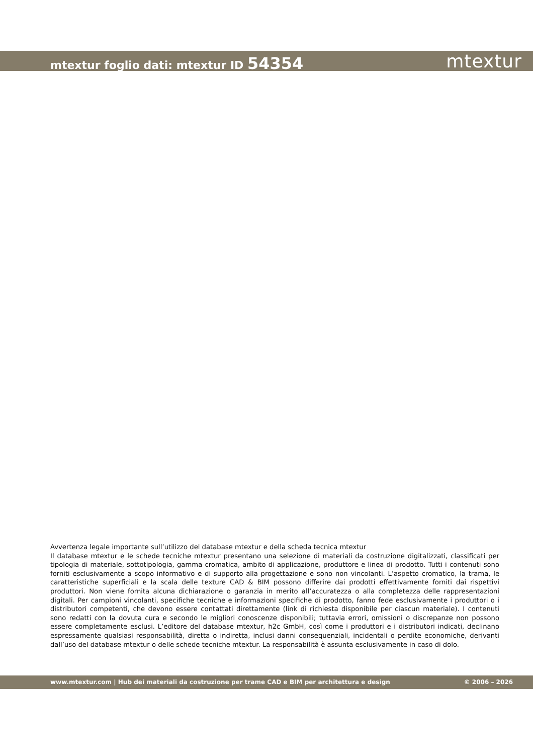mtextur foglio dati: mtextur ID 54354 mtextur
Avvertenza legale importante sull’utilizzo del database mtextur e della scheda tecnica mtextur
Il database mtextur e le schede tecniche mtextur presentano una selezione di materiali da costruzione digitalizzati, classificati per tipologia di materiale, sottotipologia, gamma cromatica, ambito di applicazione, produttore e linea di prodotto. Tutti i contenuti sono forniti esclusivamente a scopo informativo e di supporto alla progettazione e sono non vincolanti. L’aspetto cromatico, la trama, le caratteristiche superficiali e la scala delle texture CAD & BIM possono differire dai prodotti effettivamente forniti dai rispettivi produttori. Non viene fornita alcuna dichiarazione o garanzia in merito all’accuratezza o alla completezza delle rappresentazioni digitali. Per campioni vincolanti, specifiche tecniche e informazioni specifiche di prodotto, fanno fede esclusivamente i produttori o i distributori competenti, che devono essere contattati direttamente (link di richiesta disponibile per ciascun materiale). I contenuti sono redatti con la dovuta cura e secondo le migliori conoscenze disponibili; tuttavia errori, omissioni o discrepanze non possono essere completamente esclusi. L’editore del database mtextur, h2c GmbH, così come i produttori e i distributori indicati, declinano espressamente qualsiasi responsabilità, diretta o indiretta, inclusi danni consequenziali, incidentali o perdite economiche, derivanti dall’uso del database mtextur o delle schede tecniche mtextur. La responsabilità è assunta esclusivamente in caso di dolo.
www.mtextur.com | Hub dei materiali da costruzione per trame CAD e BIM per architettura e design © 2006 – 2026